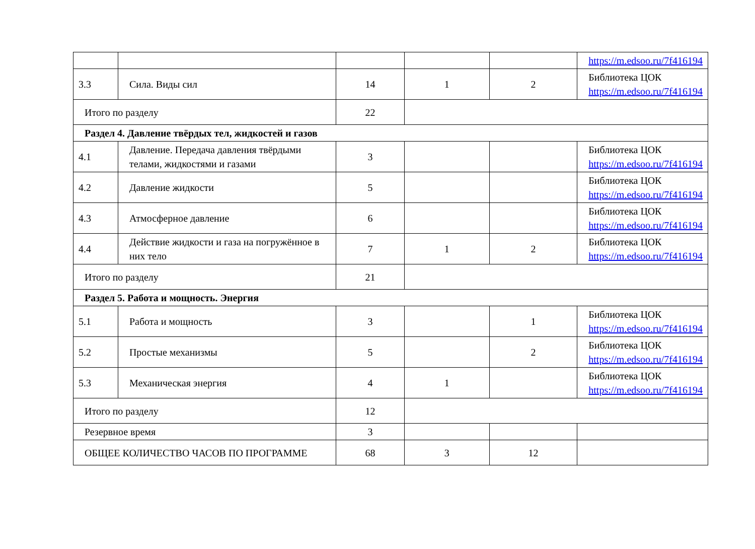| | | | | | https://m.edsoo.ru/7f416194 |
| 3.3 | Сила. Виды сил | 14 | 1 | 2 | Библиотека ЦОК https://m.edsoo.ru/7f416194 |
| Итого по разделу | | 22 | | | |
| Раздел 4. Давление твёрдых тел, жидкостей и газов | | | | | |
| 4.1 | Давление. Передача давления твёрдыми телами, жидкостями и газами | 3 | | | Библиотека ЦОК https://m.edsoo.ru/7f416194 |
| 4.2 | Давление жидкости | 5 | | | Библиотека ЦОК https://m.edsoo.ru/7f416194 |
| 4.3 | Атмосферное давление | 6 | | | Библиотека ЦОК https://m.edsoo.ru/7f416194 |
| 4.4 | Действие жидкости и газа на погружённое в них тело | 7 | 1 | 2 | Библиотека ЦОК https://m.edsoo.ru/7f416194 |
| Итого по разделу | | 21 | | | |
| Раздел 5. Работа и мощность. Энергия | | | | | |
| 5.1 | Работа и мощность | 3 | | 1 | Библиотека ЦОК https://m.edsoo.ru/7f416194 |
| 5.2 | Простые механизмы | 5 | | 2 | Библиотека ЦОК https://m.edsoo.ru/7f416194 |
| 5.3 | Механическая энергия | 4 | 1 | | Библиотека ЦОК https://m.edsoo.ru/7f416194 |
| Итого по разделу | | 12 | | | |
| Резервное время | | 3 | | | |
| ОБЩЕЕ КОЛИЧЕСТВО ЧАСОВ ПО ПРОГРАММЕ | | 68 | 3 | 12 | |